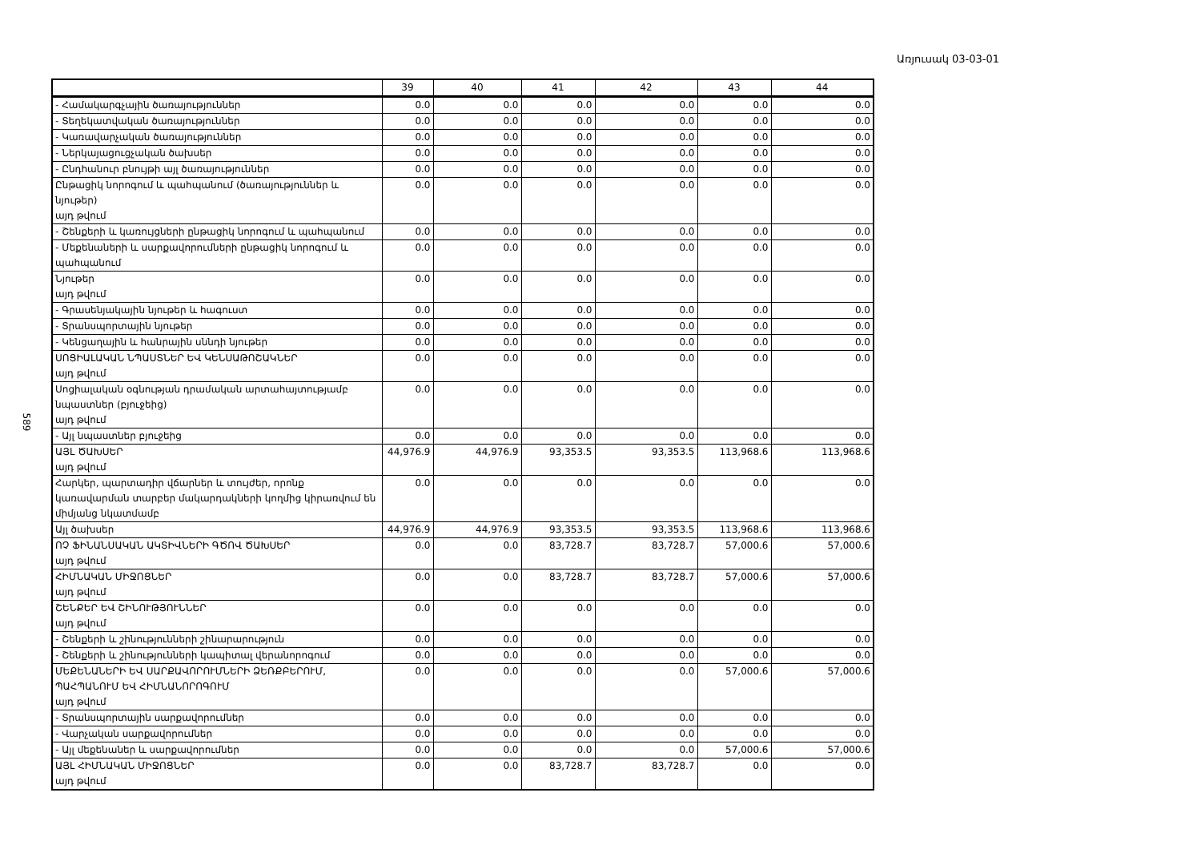Առյուսակ 03-03-01
589
| | 39 | 40 | 41 | 42 | 43 | 44 |
| --- | --- | --- | --- | --- | --- | --- |
| - Համակարգչային ծառայություններ | 0.0 | 0.0 | 0.0 | 0.0 | 0.0 | 0.0 |
| - Տեղեկատվական ծառայություններ | 0.0 | 0.0 | 0.0 | 0.0 | 0.0 | 0.0 |
| - Կառավարչական ծառայություններ | 0.0 | 0.0 | 0.0 | 0.0 | 0.0 | 0.0 |
| - Ներկայացուցչական ծախսեր | 0.0 | 0.0 | 0.0 | 0.0 | 0.0 | 0.0 |
| - Ընդհանուր բնույթի այլ ծառայություններ | 0.0 | 0.0 | 0.0 | 0.0 | 0.0 | 0.0 |
| Ընթացիկ նորոգում և պահպանում (ծառայություններ և նյութեր) այդ թվում | 0.0 | 0.0 | 0.0 | 0.0 | 0.0 | 0.0 |
| - Շենքերի և կառույցների ընթացիկ նորոգում և պահպանում | 0.0 | 0.0 | 0.0 | 0.0 | 0.0 | 0.0 |
| - Մեքենաների և սարքավորումների ընթացիկ նորոգում և պահպանում | 0.0 | 0.0 | 0.0 | 0.0 | 0.0 | 0.0 |
| Նյութեր այդ թվում | 0.0 | 0.0 | 0.0 | 0.0 | 0.0 | 0.0 |
| - Գրասենյակային նյութեր և հագուստ | 0.0 | 0.0 | 0.0 | 0.0 | 0.0 | 0.0 |
| - Տրանսպորտային նյութեր | 0.0 | 0.0 | 0.0 | 0.0 | 0.0 | 0.0 |
| - Կենցաղային և հանրային սննդի նյութեր | 0.0 | 0.0 | 0.0 | 0.0 | 0.0 | 0.0 |
| ՍՈՑԻԱԼԱԿԱՆ ՆՊԱՍՏՆԵՐ ԵՎ ԿԵՆՍԱԹՈՇԱԿՆԵՐ այդ թվում | 0.0 | 0.0 | 0.0 | 0.0 | 0.0 | 0.0 |
| Սոցիալական օգնության դրամական արտահայտությամբ նպաստներ (բյուջեից) այդ թվում | 0.0 | 0.0 | 0.0 | 0.0 | 0.0 | 0.0 |
| - Այլ նպաստներ բյուջեից | 0.0 | 0.0 | 0.0 | 0.0 | 0.0 | 0.0 |
| ԱՅԼ ԾԱԽՍԵՐ այդ թվում | 44,976.9 | 44,976.9 | 93,353.5 | 93,353.5 | 113,968.6 | 113,968.6 |
| Հարկեր, պարտադիր վճարներ և տույժեր, որոնք կառավարման տարբեր մակարդակների կողմից կիրառվում են միմյանց նկատմամբ | 0.0 | 0.0 | 0.0 | 0.0 | 0.0 | 0.0 |
| Այլ ծախսեր | 44,976.9 | 44,976.9 | 93,353.5 | 93,353.5 | 113,968.6 | 113,968.6 |
| ՈՉ ՖԻՆԱՆՍԱԿԱՆ ԱԿՏԻՎՆԵՐԻ ԳԾՈՎ ԾԱԽՍԵՐ այդ թվում | 0.0 | 0.0 | 83,728.7 | 83,728.7 | 57,000.6 | 57,000.6 |
| ՀԻՄՆԱԿԱՆ ՄԻՋՈՑՆԵՐ այդ թվում | 0.0 | 0.0 | 83,728.7 | 83,728.7 | 57,000.6 | 57,000.6 |
| ՇԵՆՔԵՐ ԵՎ ՇԻՆՈՒԹՅՈՒՆՆԵՐ այդ թվում | 0.0 | 0.0 | 0.0 | 0.0 | 0.0 | 0.0 |
| - Շենքերի և շինությունների շինարարություն | 0.0 | 0.0 | 0.0 | 0.0 | 0.0 | 0.0 |
| - Շենքերի և շինությունների կապիտալ վերանորոգում | 0.0 | 0.0 | 0.0 | 0.0 | 0.0 | 0.0 |
| ՄԵՔԵՆԱՆԵՐԻ ԵՎ ՍԱՐՔԱՎՈՐՈՒՄՆԵՐԻ ՁԵՌՔԲԵՐՈՒՄ, ՊԱՀՊԱՆՈՒՄ ԵՎ ՀԻՄՆԱՆՈՐՈԳՈՒՄ այդ թվում | 0.0 | 0.0 | 0.0 | 0.0 | 57,000.6 | 57,000.6 |
| - Տրանսպորտային սարքավորումներ | 0.0 | 0.0 | 0.0 | 0.0 | 0.0 | 0.0 |
| - Վարչական սարքավորումներ | 0.0 | 0.0 | 0.0 | 0.0 | 0.0 | 0.0 |
| - Այլ մեքենաներ և սարքավորումներ | 0.0 | 0.0 | 0.0 | 0.0 | 57,000.6 | 57,000.6 |
| ԱՅԼ ՀԻՄՆԱԿԱՆ ՄԻՋՈՑՆԵՐ այդ թվում | 0.0 | 0.0 | 83,728.7 | 83,728.7 | 0.0 | 0.0 |